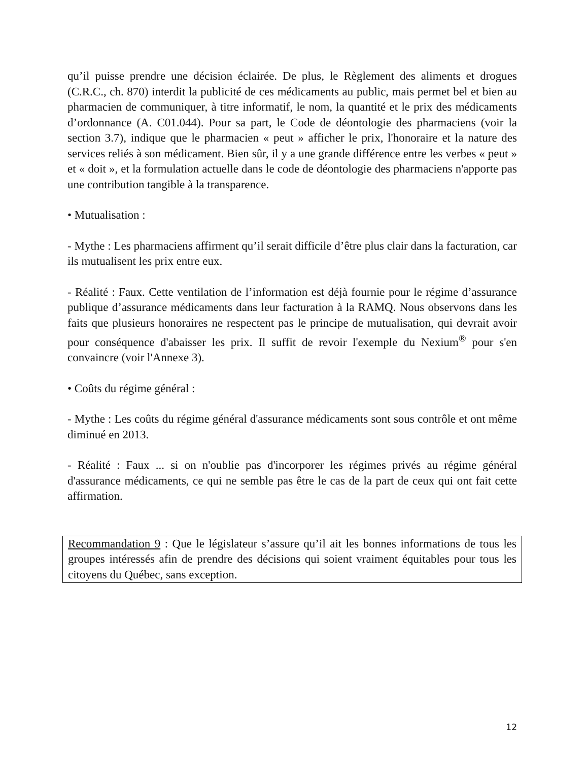qu’il puisse prendre une décision éclairée. De plus, le Règlement des aliments et drogues (C.R.C., ch. 870) interdit la publicité de ces médicaments au public, mais permet bel et bien au pharmacien de communiquer, à titre informatif, le nom, la quantité et le prix des médicaments d’ordonnance (A. C01.044). Pour sa part, le Code de déontologie des pharmaciens (voir la section 3.7), indique que le pharmacien « peut » afficher le prix, l'honoraire et la nature des services reliés à son médicament. Bien sûr, il y a une grande différence entre les verbes « peut » et « doit », et la formulation actuelle dans le code de déontologie des pharmaciens n'apporte pas une contribution tangible à la transparence.
• Mutualisation :
- Mythe : Les pharmaciens affirment qu’il serait difficile d’être plus clair dans la facturation, car ils mutualisent les prix entre eux.
- Réalité : Faux. Cette ventilation de l’information est déjà fournie pour le régime d’assurance publique d’assurance médicaments dans leur facturation à la RAMQ. Nous observons dans les faits que plusieurs honoraires ne respectent pas le principe de mutualisation, qui devrait avoir pour conséquence d'abaisser les prix. Il suffit de revoir l'exemple du Nexium<sup>®</sup> pour s'en convaincre (voir l'Annexe 3).
• Coûts du régime général :
- Mythe : Les coûts du régime général d'assurance médicaments sont sous contrôle et ont même diminué en 2013.
- Réalité : Faux ... si on n'oublie pas d'incorporer les régimes privés au régime général d'assurance médicaments, ce qui ne semble pas être le cas de la part de ceux qui ont fait cette affirmation.
Recommandation 9 : Que le législateur s’assure qu’il ait les bonnes informations de tous les groupes intéressés afin de prendre des décisions qui soient vraiment équitables pour tous les citoyens du Québec, sans exception.
12